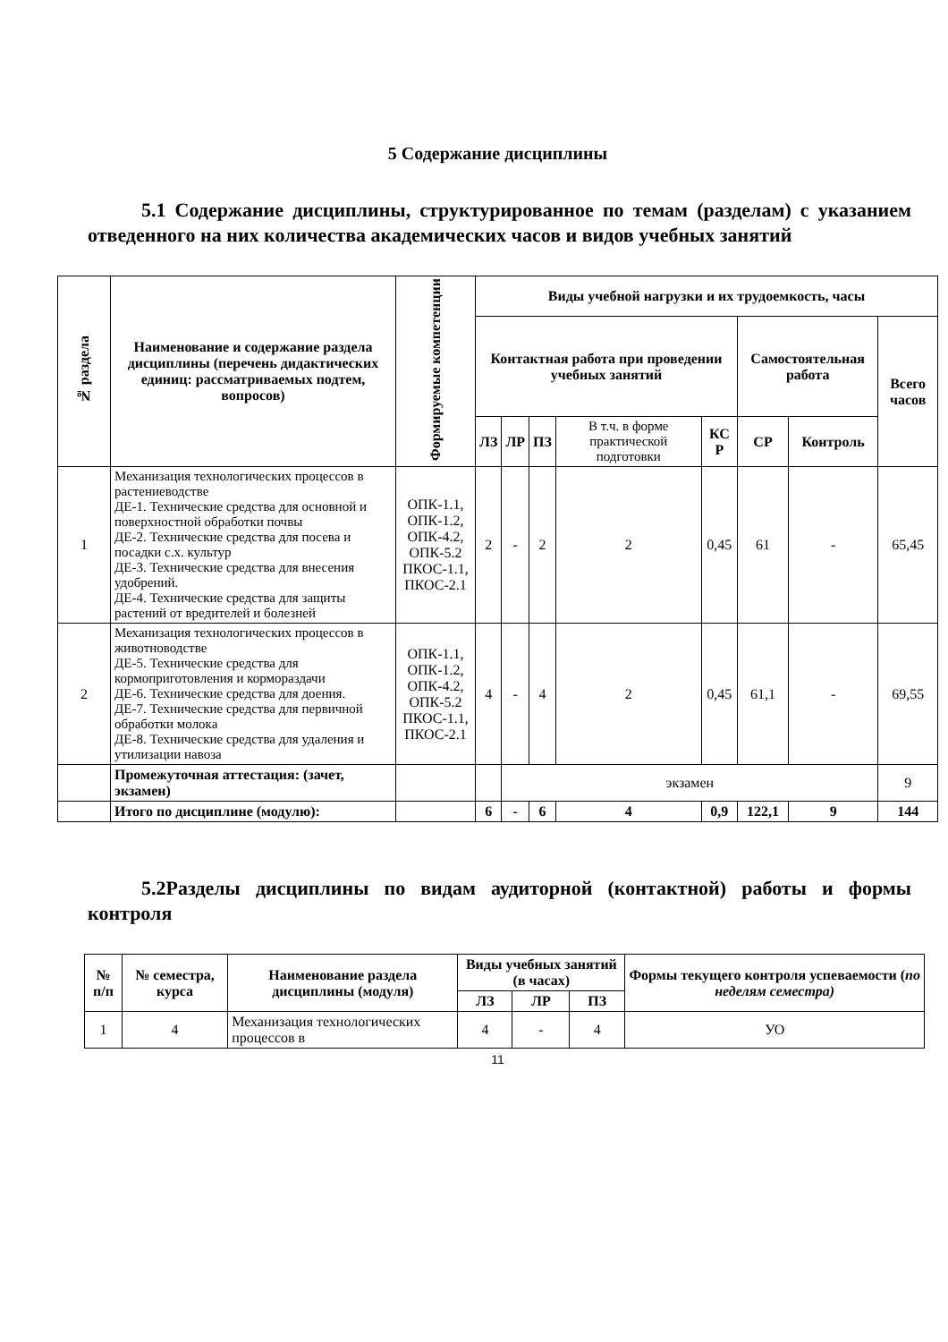5 Содержание дисциплины
5.1 Содержание дисциплины, структурированное по темам (разделам) с указанием отведенного на них количества академических часов и видов учебных занятий
| № раздела | Наименование и содержание раздела дисциплины (перечень дидактических единиц: рассматриваемых подтем, вопросов) | Формируемые компетенции | Виды учебной нагрузки и их трудоемкость, часы | | | | | | | |
| --- | --- | --- | --- | --- | --- | --- | --- | --- | --- | --- |
| | | | Контактная работа при проведении учебных занятий | | | | | Самостоятельная работа | | Всего часов |
| | | | ЛЗ | ЛР | ПЗ | В т.ч. в форме практической подготовки | КС Р | СР | Контроль | |
| 1 | Механизация технологических процессов в растениеводстве ДЕ-1. Технические средства для основной и поверхностной обработки почвы ДЕ-2. Технические средства для посева и посадки с.х. культур ДЕ-3. Технические средства для внесения удобрений. ДЕ-4. Технические средства для защиты растений от вредителей и болезней | ОПК-1.1, ОПК-1.2, ОПК-4.2, ОПК-5.2 ПКОС-1.1, ПКОС-2.1 | 2 | - | 2 | 2 | 0,45 | 61 | - | 65,45 |
| 2 | Механизация технологических процессов в животноводстве ДЕ-5. Технические средства для кормоприготовления и кормораздачи ДЕ-6. Технические средства для доения. ДЕ-7. Технические средства для первичной обработки молока ДЕ-8. Технические средства для удаления и утилизации навоза | ОПК-1.1, ОПК-1.2, ОПК-4.2, ОПК-5.2 ПКОС-1.1, ПКОС-2.1 | 4 | - | 4 | 2 | 0,45 | 61,1 | - | 69,55 |
| | Промежуточная аттестация: (зачет, экзамен) | | | экзамен | | | | | | 9 |
| | Итого по дисциплине (модулю): | | 6 | - | 6 | 4 | 0,9 | 122,1 | 9 | 144 |
5.2Разделы дисциплины по видам аудиторной (контактной) работы и формы контроля
| № п/п | № семестра, курса | Наименование раздела дисциплины (модуля) | Виды учебных занятий (в часах) | | | Формы текущего контроля успеваемости ( по неделям семестра) |
| --- | --- | --- | --- | --- | --- | --- |
| | | | ЛЗ | ЛР | ПЗ | |
| 1 | 4 | Механизация технологических процессов в | 4 | - | 4 | УО |
11